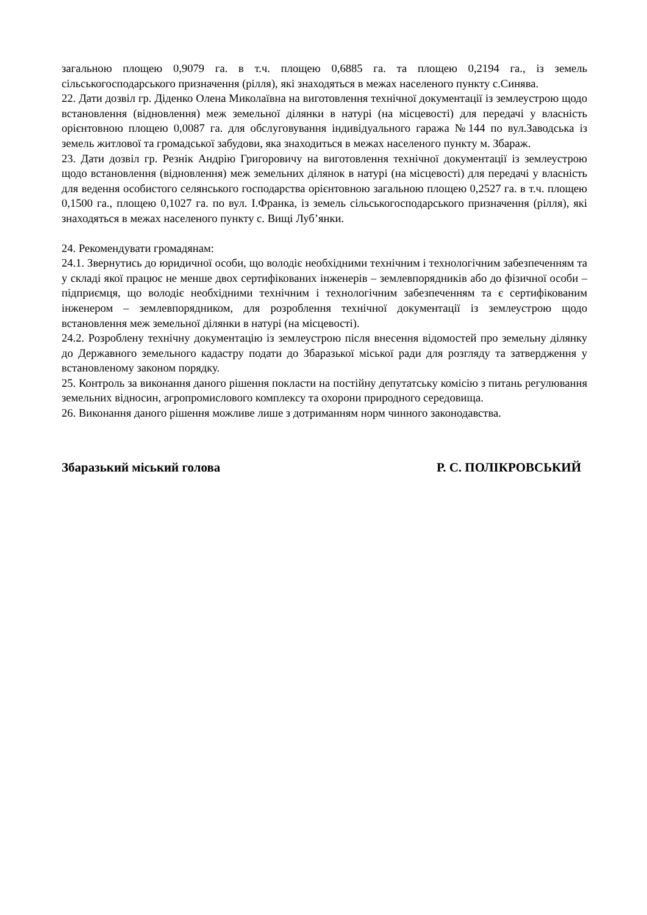загальною площею 0,9079 га. в т.ч. площею 0,6885 га. та площею 0,2194 га., із земель сільськогосподарського призначення (рілля), які знаходяться в межах населеного пункту с.Синява.
22. Дати дозвіл гр. Діденко Олена Миколаївна на виготовлення технічної документації із землеустрою щодо встановлення (відновлення) меж земельної ділянки в натурі (на місцевості) для передачі у власність орієнтовною площею 0,0087 га. для обслуговування індивідуального гаража №144 по вул.Заводська із земель житлової та громадської забудови, яка знаходиться в межах населеного пункту м. Збараж.
23. Дати дозвіл гр. Резнік Андрію Григоровичу на виготовлення технічної документації із землеустрою щодо встановлення (відновлення) меж земельних ділянок в натурі (на місцевості) для передачі у власність для ведення особистого селянського господарства орієнтовною загальною площею 0,2527 га. в т.ч. площею 0,1500 га., площею 0,1027 га. по вул. І.Франка, із земель сільськогосподарського призначення (рілля), які знаходяться в межах населеного пункту с. Вищі Луб’янки.
24. Рекомендувати громадянам:
24.1. Звернутись до юридичної особи, що володіє необхідними технічним і технологічним забезпеченням та у складі якої працює не менше двох сертифікованих інженерів – землевпорядників або до фізичної особи – підприємця, що володіє необхідними технічним і технологічним забезпеченням та є сертифікованим інженером – землевпорядником, для розроблення технічної документації із землеустрою щодо встановлення меж земельної ділянки в натурі (на місцевості).
24.2. Розроблену технічну документацію із землеустрою після внесення відомостей про земельну ділянку до Державного земельного кадастру подати до Збаразької міської ради для розгляду та затвердження у встановленому законом порядку.
25. Контроль за виконання даного рішення покласти на постійну депутатську комісію з питань регулювання земельних відносин, агропромислового комплексу та охорони природного середовища.
26. Виконання даного рішення можливе лише з дотриманням норм чинного законодавства.
Збаразький міський голова Р. С. ПОЛІКРОВСЬКИЙ